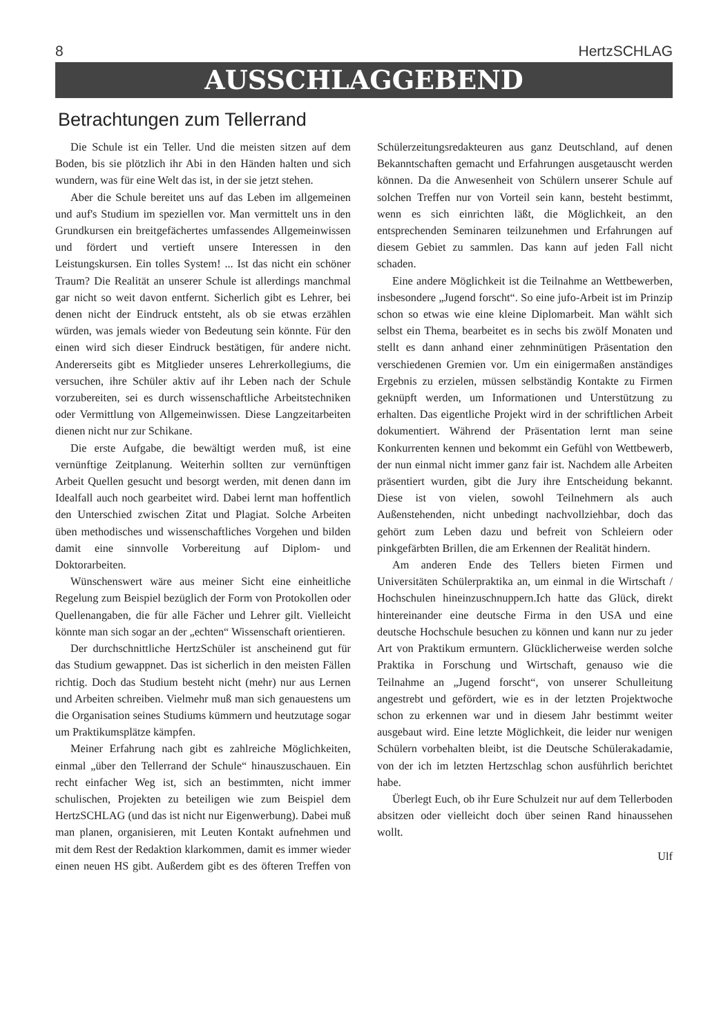8 HertzSCHLAG
AUSSCHLAGGEBEND
Betrachtungen zum Tellerrand
Die Schule ist ein Teller. Und die meisten sitzen auf dem Boden, bis sie plötzlich ihr Abi in den Händen halten und sich wundern, was für eine Welt das ist, in der sie jetzt stehen.
Aber die Schule bereitet uns auf das Leben im allgemeinen und auf's Studium im speziellen vor. Man vermittelt uns in den Grundkursen ein breitgefächertes umfassendes Allgemeinwissen und fördert und vertieft unsere Interessen in den Leistungskursen. Ein tolles System! ... Ist das nicht ein schöner Traum? Die Realität an unserer Schule ist allerdings manchmal gar nicht so weit davon entfernt. Sicherlich gibt es Lehrer, bei denen nicht der Eindruck entsteht, als ob sie etwas erzählen würden, was jemals wieder von Bedeutung sein könnte. Für den einen wird sich dieser Eindruck bestätigen, für andere nicht. Andererseits gibt es Mitglieder unseres Lehrerkollegiums, die versuchen, ihre Schüler aktiv auf ihr Leben nach der Schule vorzubereiten, sei es durch wissenschaftliche Arbeitstechniken oder Vermittlung von Allgemeinwissen. Diese Langzeitarbeiten dienen nicht nur zur Schikane.
Die erste Aufgabe, die bewältigt werden muß, ist eine vernünftige Zeitplanung. Weiterhin sollten zur vernünftigen Arbeit Quellen gesucht und besorgt werden, mit denen dann im Idealfall auch noch gearbeitet wird. Dabei lernt man hoffentlich den Unterschied zwischen Zitat und Plagiat. Solche Arbeiten üben methodisches und wissenschaftliches Vorgehen und bilden damit eine sinnvolle Vorbereitung auf Diplom- und Doktorarbeiten.
Wünschenswert wäre aus meiner Sicht eine einheitliche Regelung zum Beispiel bezüglich der Form von Protokollen oder Quellenangaben, die für alle Fächer und Lehrer gilt. Vielleicht könnte man sich sogar an der „echten“ Wissenschaft orientieren.
Der durchschnittliche HertzSchüler ist anscheinend gut für das Studium gewappnet. Das ist sicherlich in den meisten Fällen richtig. Doch das Studium besteht nicht (mehr) nur aus Lernen und Arbeiten schreiben. Vielmehr muß man sich genauestens um die Organisation seines Studiums kümmern und heutzutage sogar um Praktikumsplätze kämpfen.
Meiner Erfahrung nach gibt es zahlreiche Möglichkeiten, einmal „über den Tellerrand der Schule“ hinauszuschauen. Ein recht einfacher Weg ist, sich an bestimmten, nicht immer schulischen, Projekten zu beteiligen wie zum Beispiel dem HertzSCHLAG (und das ist nicht nur Eigenwerbung). Dabei muß man planen, organisieren, mit Leuten Kontakt aufnehmen und mit dem Rest der Redaktion klarkommen, damit es immer wieder einen neuen HS gibt. Außerdem gibt es des öfteren Treffen von Schülerzeitungsredakteuren aus ganz Deutschland, auf denen Bekanntschaften gemacht und Erfahrungen ausgetauscht werden können. Da die Anwesenheit von Schülern unserer Schule auf solchen Treffen nur von Vorteil sein kann, besteht bestimmt, wenn es sich einrichten läßt, die Möglichkeit, an den entsprechenden Seminaren teilzunehmen und Erfahrungen auf diesem Gebiet zu sammlen. Das kann auf jeden Fall nicht schaden.
Eine andere Möglichkeit ist die Teilnahme an Wettbewerben, insbesondere „Jugend forscht“. So eine jufo-Arbeit ist im Prinzip schon so etwas wie eine kleine Diplomarbeit. Man wählt sich selbst ein Thema, bearbeitet es in sechs bis zwölf Monaten und stellt es dann anhand einer zehnminütigen Präsentation den verschiedenen Gremien vor. Um ein einigermaßen anständiges Ergebnis zu erzielen, müssen selbständig Kontakte zu Firmen geknüpft werden, um Informationen und Unterstützung zu erhalten. Das eigentliche Projekt wird in der schriftlichen Arbeit dokumentiert. Während der Präsentation lernt man seine Konkurrenten kennen und bekommt ein Gefühl von Wettbewerb, der nun einmal nicht immer ganz fair ist. Nachdem alle Arbeiten präsentiert wurden, gibt die Jury ihre Entscheidung bekannt. Diese ist von vielen, sowohl Teilnehmern als auch Außenstehenden, nicht unbedingt nachvollziehbar, doch das gehört zum Leben dazu und befreit von Schleiern oder pinkgefärbten Brillen, die am Erkennen der Realität hindern.
Am anderen Ende des Tellers bieten Firmen und Universitäten Schülerpraktika an, um einmal in die Wirtschaft / Hochschulen hineinzuschnuppern.Ich hatte das Glück, direkt hintereinander eine deutsche Firma in den USA und eine deutsche Hochschule besuchen zu können und kann nur zu jeder Art von Praktikum ermuntern. Glücklicherweise werden solche Praktika in Forschung und Wirtschaft, genauso wie die Teilnahme an „Jugend forscht“, von unserer Schulleitung angestrebt und gefördert, wie es in der letzten Projektwoche schon zu erkennen war und in diesem Jahr bestimmt weiter ausgebaut wird. Eine letzte Möglichkeit, die leider nur wenigen Schülern vorbehalten bleibt, ist die Deutsche Schülerakadamie, von der ich im letzten Hertzschlag schon ausführlich berichtet habe.
Überlegt Euch, ob ihr Eure Schulzeit nur auf dem Tellerboden absitzen oder vielleicht doch über seinen Rand hinaussehen wollt.
Ulf